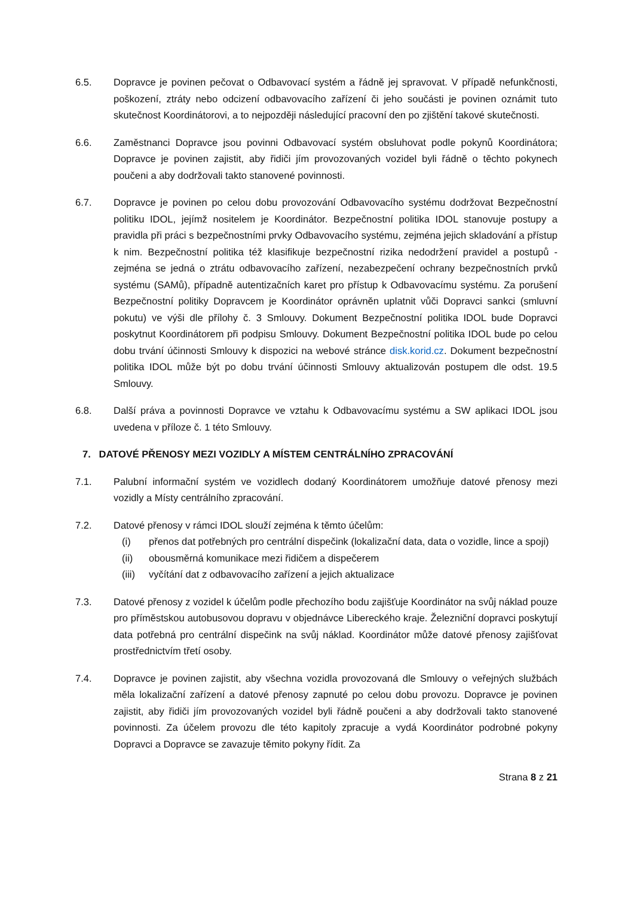6.5. Dopravce je povinen pečovat o Odbavovací systém a řádně jej spravovat. V případě nefunkčnosti, poškození, ztráty nebo odcizení odbavovacího zařízení či jeho součásti je povinen oznámit tuto skutečnost Koordinátorovi, a to nejpozději následující pracovní den po zjištění takové skutečnosti.
6.6. Zaměstnanci Dopravce jsou povinni Odbavovací systém obsluhovat podle pokynů Koordinátora; Dopravce je povinen zajistit, aby řidiči jím provozovaných vozidel byli řádně o těchto pokynech poučeni a aby dodržovali takto stanovené povinnosti.
6.7. Dopravce je povinen po celou dobu provozování Odbavovacího systému dodržovat Bezpečnostní politiku IDOL, jejímž nositelem je Koordinátor. Bezpečnostní politika IDOL stanovuje postupy a pravidla při práci s bezpečnostními prvky Odbavovacího systému, zejména jejich skladování a přístup k nim. Bezpečnostní politika též klasifikuje bezpečnostní rizika nedodržení pravidel a postupů - zejména se jedná o ztrátu odbavovacího zařízení, nezabezpečení ochrany bezpečnostních prvků systému (SAMů), případně autentizačních karet pro přístup k Odbavovacímu systému. Za porušení Bezpečnostní politiky Dopravcem je Koordinátor oprávněn uplatnit vůči Dopravci sankci (smluvní pokutu) ve výši dle přílohy č. 3 Smlouvy. Dokument Bezpečnostní politika IDOL bude Dopravci poskytnut Koordinátorem při podpisu Smlouvy. Dokument Bezpečnostní politika IDOL bude po celou dobu trvání účinnosti Smlouvy k dispozici na webové stránce disk.korid.cz. Dokument bezpečnostní politika IDOL může být po dobu trvání účinnosti Smlouvy aktualizován postupem dle odst. 19.5 Smlouvy.
6.8. Další práva a povinnosti Dopravce ve vztahu k Odbavovacímu systému a SW aplikaci IDOL jsou uvedena v příloze č. 1 této Smlouvy.
7. DATOVÉ PŘENOSY MEZI VOZIDLY A MÍSTEM CENTRÁLNÍHO ZPRACOVÁNÍ
7.1. Palubní informační systém ve vozidlech dodaný Koordinátorem umožňuje datové přenosy mezi vozidly a Místy centrálního zpracování.
7.2. Datové přenosy v rámci IDOL slouží zejména k těmto účelům:
(i) přenos dat potřebných pro centrální dispečink (lokalizační data, data o vozidle, lince a spoji)
(ii) obousměrná komunikace mezi řidičem a dispečerem
(iii)
vyčítání dat z odbavovacího zařízení a jejich aktualizace
7.3. Datové přenosy z vozidel k účelům podle přechozího bodu zajišťuje Koordinátor na svůj náklad pouze pro příměstskou autobusovou dopravu v objednávce Libereckého kraje. Železniční dopravci poskytují data potřebná pro centrální dispečink na svůj náklad. Koordinátor může datové přenosy zajišťovat prostřednictvím třetí osoby.
7.4. Dopravce je povinen zajistit, aby všechna vozidla provozovaná dle Smlouvy o veřejných službách měla lokalizační zařízení a datové přenosy zapnuté po celou dobu provozu. Dopravce je povinen zajistit, aby řidiči jím provozovaných vozidel byli řádně poučeni a aby dodržovali takto stanovené povinnosti. Za účelem provozu dle této kapitoly zpracuje a vydá Koordinátor podrobné pokyny Dopravci a Dopravce se zavazuje těmito pokyny řídit. Za
Strana 8 z 21